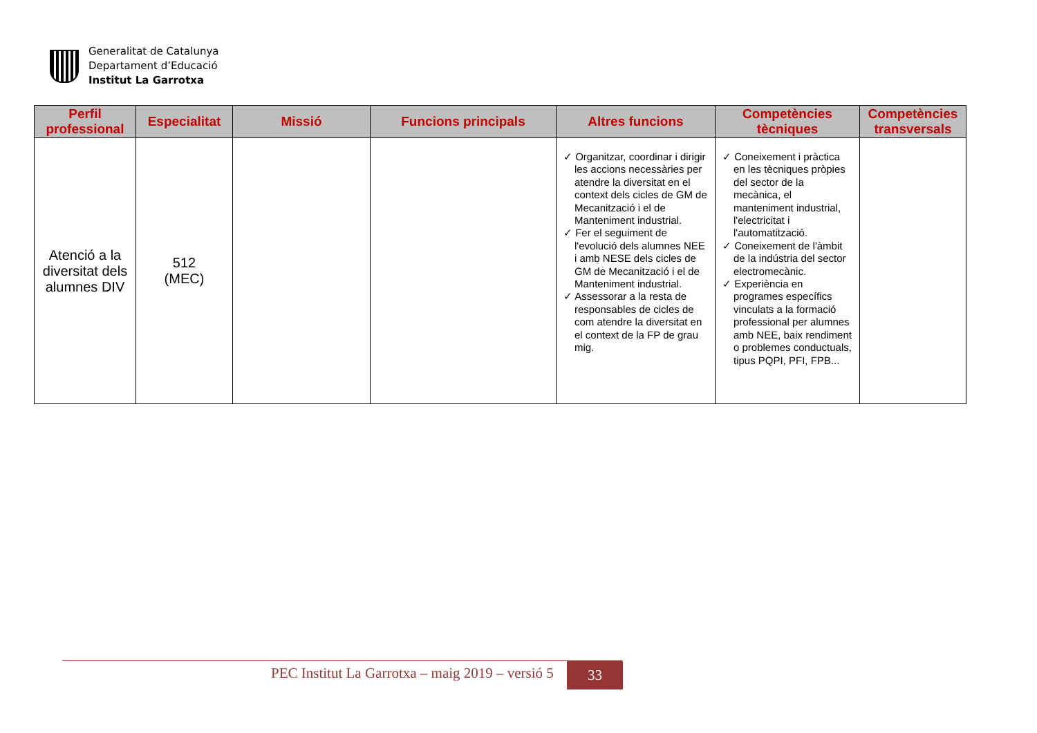Generalitat de Catalunya
Departament d’Educació
Institut La Garrotxa
| Perfil professional | Especialitat | Missió | Funcions principals | Altres funcions | Competències tècniques | Competències transversals |
| --- | --- | --- | --- | --- | --- | --- |
| Atenció a la diversitat dels alumnes DIV | 512 (MEC) | | | ✓ Organitzar, coordinar i dirigir les accions necessàries per atendre la diversitat en el context dels cicles de GM de Mecanització i el de Manteniment industrial. ✓ Fer el seguiment de l'evolució dels alumnes NEE i amb NESE dels cicles de GM de Mecanització i el de Manteniment industrial. ✓ Assessorar a la resta de responsables de cicles de com atendre la diversitat en el context de la FP de grau mig. | ✓ Coneixement i pràctica en les tècniques pròpies del sector de la mecànica, el manteniment industrial, l'electricitat i l'automatització. ✓ Coneixement de l'àmbit de la indústria del sector electromecànic. ✓ Experiència en programes específics vinculats a la formació professional per alumnes amb NEE, baix rendiment o problemes conductuals, tipus PQPI, PFI, FPB... | |
PEC Institut La Garrotxa – maig 2019 – versió 5
33